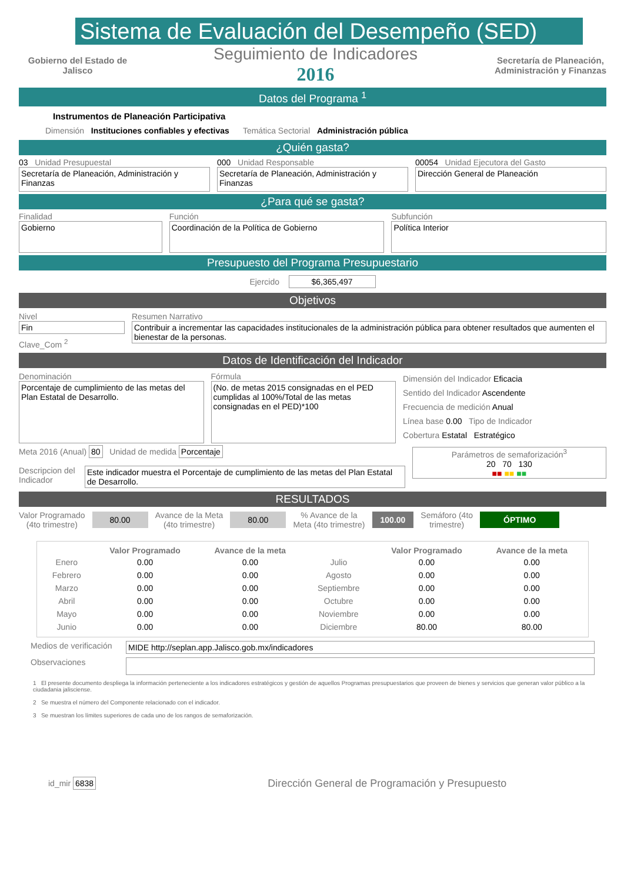Sistema de Evaluación del Desempeño (SED)
Gobierno del Estado de Jalisco
Seguimiento de Indicadores
2016
Secretaría de Planeación,
Administración y Finanzas
Datos del Programa <sup>1</sup>
Instrumentos de Planeación Participativa
Dimensión Instituciones confiables y efectivas Temática Sectorial Administración pública
¿Quién gasta?
03 Unidad Presupuestal
Secretaría de Planeación, Administración y Finanzas
000 Unidad Responsable
Secretaría de Planeación, Administración y Finanzas
00054 Unidad Ejecutora del Gasto
Dirección General de Planeación
¿Para qué se gasta?
Finalidad
Gobierno
Función
Coordinación de la Política de Gobierno
Subfunción
Política Interior
Presupuesto del Programa Presupuestario
Ejercido $6,365,497
Objetivos
Nivel
Fin
Clave_Com <sup>2</sup>
Resumen Narrativo
Contribuir a incrementar las capacidades institucionales de la administración pública para obtener resultados que aumenten el bienestar de la personas.
Datos de Identificación del Indicador
Denominación
Porcentaje de cumplimiento de las metas del Plan Estatal de Desarrollo.
Fórmula
(No. de metas 2015 consignadas en el PED cumplidas al 100%/Total de las metas consignadas en el PED)*100
Dimensión del Indicador Eficacia
Sentido del Indicador Ascendente
Frecuencia de medición Anual
Línea base 0.00 Tipo de Indicador
Cobertura Estatal Estratégico
Meta 2016 (Anual) 80 Unidad de medida Porcentaje
Descripcion del Indicador
Este indicador muestra el Porcentaje de cumplimiento de las metas del Plan Estatal de Desarrollo.
Parámetros de semaforización<sup>3</sup>
20 70 130
■■ ■■ ■■
RESULTADOS
Valor Programado
(4to trimestre)
80.00
Avance de la Meta
(4to trimestre)
80.00
% Avance de la
Meta (4to trimestre)
100.00
Semáforo (4to
trimestre)
ÓPTIMO
| | Valor Programado | Avance de la meta | | Valor Programado | Avance de la meta |
| --- | --- | --- | --- | --- | --- |
| Enero | 0.00 | 0.00 | Julio | 0.00 | 0.00 |
| Febrero | 0.00 | 0.00 | Agosto | 0.00 | 0.00 |
| Marzo | 0.00 | 0.00 | Septiembre | 0.00 | 0.00 |
| Abril | 0.00 | 0.00 | Octubre | 0.00 | 0.00 |
| Mayo | 0.00 | 0.00 | Noviembre | 0.00 | 0.00 |
| Junio | 0.00 | 0.00 | Diciembre | 80.00 | 80.00 |
Medios de verificación
MIDE http://seplan.app.Jalisco.gob.mx/indicadores
Observaciones
1 El presente documento despliega la información perteneciente a los indicadores estratégicos y gestión de aquellos Programas presupuestarios que proveen de bienes y servicios que generan valor público a la ciudadania jalisciense.
2 Se muestra el número del Componente relacionado con el indicador.
3 Se muestran los límites superiores de cada uno de los rangos de semaforización.
id_mir 6838
Dirección General de Programación y Presupuesto